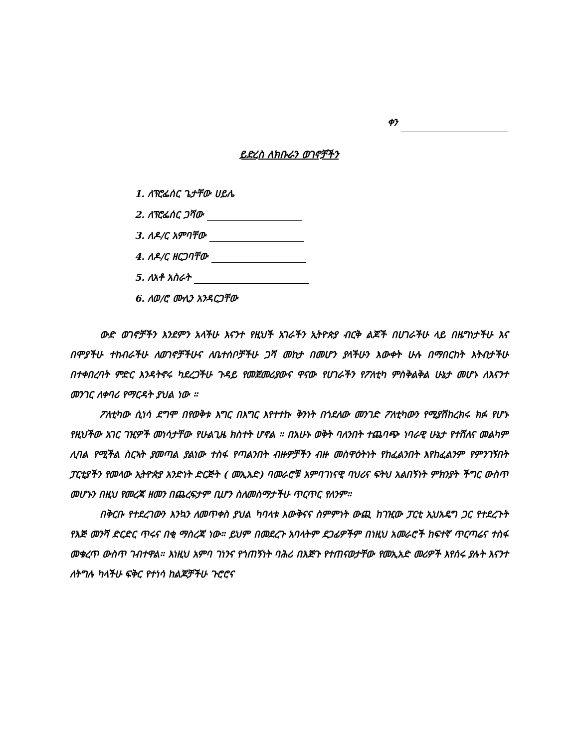ቀን
ይድረስ ለክቡራን ወገኖቻችን
1. ለፕሮፌሰር ጌታቸው ሀይሌ
2. ለፕሮፌሰር ጋሻው
3. ለዶ/ር አምባቸው
4. ለዶ/ር ዘርጋባቸው
5. ለአቶ አስራት
6. ለወ/ሮ ሙሊን አንዳርጋቸው
ውድ ወገኖቻችን እንደምን አላችሁ እናንተ የዚህች አገራችን ኢትዮጵያ ብርቅ ልጆች በሀገራችሁ ላይ በዜግነታችሁ እና በሞያችሁ ተከብራችሁ ለወገኖቻችሁና ለቤተሰቦቻችሁ ጋሻ መከታ በመሆን ያላችሁን እውቀት ሁሉ በማበርከት እትብታችሁ በተቀበረባት ምድር እንዳትኖሩ ካደረጋችሁ ጉዳይ የመጀመሪያውና ዋናው የሀገራችን የፖለቲካ ምስቅልቅል ሁኔታ መሆኑ ለእናንተ መንገር ለቀባሪ የማርዳት ያህል ነው ።
ፖለቲካው ሲነሳ ደግሞ በየወቅቱ እግር በእግር እየተተኩ ቅንነት በጎደለው መንገድ ፖለቲካውን የሚያሽከረክሩ ክፉ የሆኑ የዚህችው አገር ገዢዎች መነሳታቸው የሁልጊዜ ክስተት ሆኖል ። በአሁኑ ወቅት ባለንበት ተጨባጭ ነባራዊ ሁኔታ የተሸለና መልካም ሊባል የሚችል ስርኣት ያመጣል ያልነው ተስፋ የጣልንበት ብዙዎቻችን ብዙ መስዋዕትነት የከፈልንበት እየከፈልንም የምንገኝበት ፓርቲያችን የመላው ኢትዮጵያ አንድነት ድርጅት ( መኢአድ) ባመራሮቹ አምባገነናዊ ባህሪና ፍትህ አልበኝነት ምክንያት ችግር ውስጥ መሆኑን በዚህ የመረጃ ዘመን በጨረፍታም ቢሆን ስለመስማታችሁ ጥርጥር የለንም።
በቅርቡ የተደረገውን እንኳን ለመጥቀስ ያህል ካባላቱ እውቅናና ስምምነት ውጪ ከገዢው ፓርቲ ኢህአዴግ ጋር የተደረጉት የእጅ መንሻ ድርድር ጥሩና በቂ ማስረጃ ነው። ይህም በመደረጉ አባላትም ደጋፊዎችም በነዚህ አመራሮች ከፍተኛ ጥርጣሬና ተስፋ መቁረጥ ውስጥ ገብተዋል። እነዚህ አምባ ገነንና የጎጠኝነት ባሕሪ በእጅጉ የተጠናወታቸው የመኢአድ መሪዎች እየሰሩ ያሉት እናንተ ለትግሉ ካላችሁ ፍቅር የተነሳ ከልጆቻችሁ ጉሮሮና